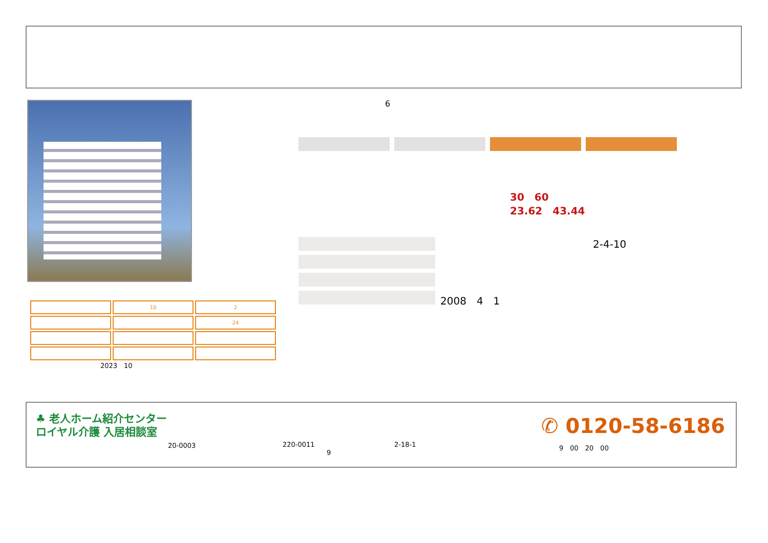6
30　60
23.62　43.44
2-4-10
2008　4　1
| | 10 | 2 |
| | | 24 |
2023　10
♣ 老人ホーム紹介センター
ロイヤル介護 入居相談室
20-0003 220-0011
9
2-18-1
✆ 0120-58-6186
9　00　20　00